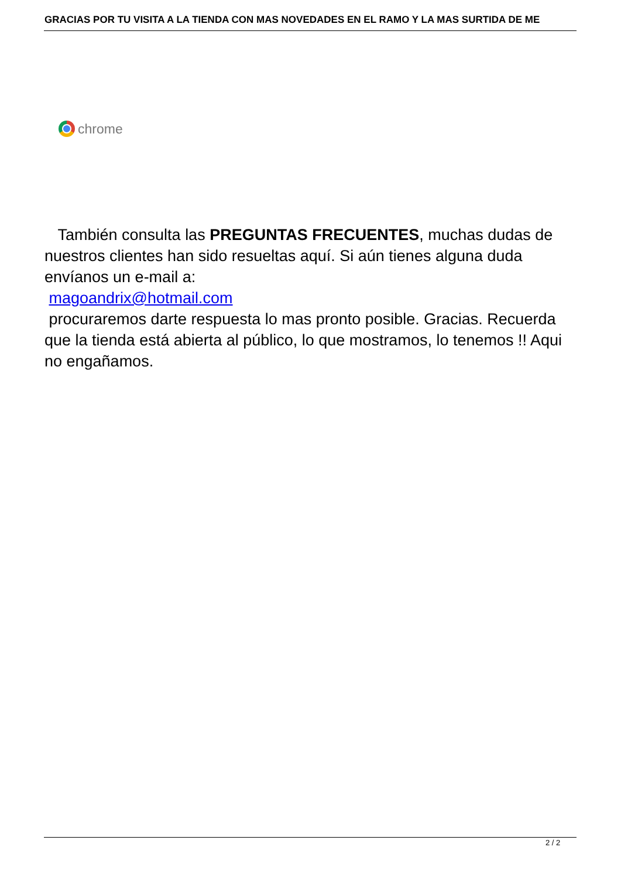GRACIAS POR TU VISITA A LA TIENDA CON MAS NOVEDADES EN EL RAMO Y LA MAS SURTIDA DE ME
chrome
También consulta las PREGUNTAS FRECUENTES, muchas dudas de nuestros clientes han sido resueltas aquí. Si aún tienes alguna duda envíanos un e-mail a:
magoandrix@hotmail.com
procuraremos darte respuesta lo mas pronto posible. Gracias. Recuerda que la tienda está abierta al público, lo que mostramos, lo tenemos !! Aqui no engañamos.
2 / 2